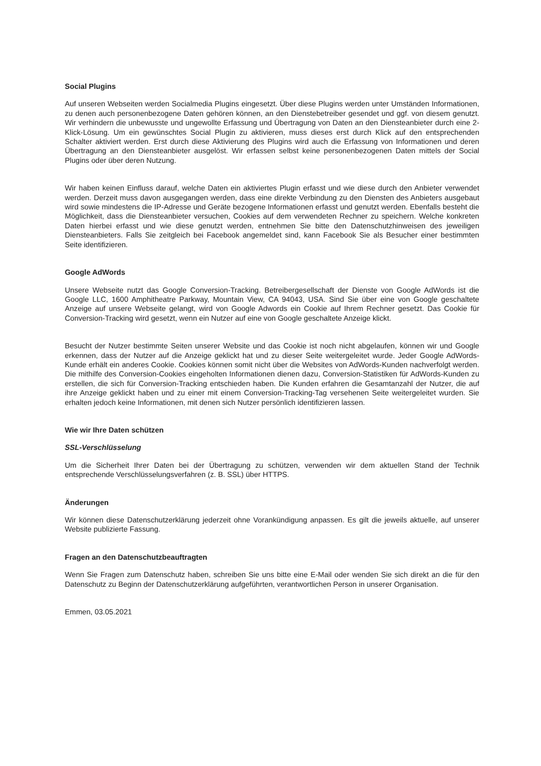Social Plugins
Auf unseren Webseiten werden Socialmedia Plugins eingesetzt. Über diese Plugins werden unter Umständen Informationen, zu denen auch personenbezogene Daten gehören können, an den Dienstebetreiber gesendet und ggf. von diesem genutzt. Wir verhindern die unbewusste und ungewollte Erfassung und Übertragung von Daten an den Diensteanbieter durch eine 2-Klick-Lösung. Um ein gewünschtes Social Plugin zu aktivieren, muss dieses erst durch Klick auf den entsprechenden Schalter aktiviert werden. Erst durch diese Aktivierung des Plugins wird auch die Erfassung von Informationen und deren Übertragung an den Diensteanbieter ausgelöst. Wir erfassen selbst keine personenbezogenen Daten mittels der Social Plugins oder über deren Nutzung.
Wir haben keinen Einfluss darauf, welche Daten ein aktiviertes Plugin erfasst und wie diese durch den Anbieter verwendet werden. Derzeit muss davon ausgegangen werden, dass eine direkte Verbindung zu den Diensten des Anbieters ausgebaut wird sowie mindestens die IP-Adresse und Geräte bezogene Informationen erfasst und genutzt werden. Ebenfalls besteht die Möglichkeit, dass die Diensteanbieter versuchen, Cookies auf dem verwendeten Rechner zu speichern. Welche konkreten Daten hierbei erfasst und wie diese genutzt werden, entnehmen Sie bitte den Datenschutzhinweisen des jeweiligen Diensteanbieters. Falls Sie zeitgleich bei Facebook angemeldet sind, kann Facebook Sie als Besucher einer bestimmten Seite identifizieren.
Google AdWords
Unsere Webseite nutzt das Google Conversion-Tracking. Betreibergesellschaft der Dienste von Google AdWords ist die Google LLC, 1600 Amphitheatre Parkway, Mountain View, CA 94043, USA. Sind Sie über eine von Google geschaltete Anzeige auf unsere Webseite gelangt, wird von Google Adwords ein Cookie auf Ihrem Rechner gesetzt. Das Cookie für Conversion-Tracking wird gesetzt, wenn ein Nutzer auf eine von Google geschaltete Anzeige klickt.
Besucht der Nutzer bestimmte Seiten unserer Website und das Cookie ist noch nicht abgelaufen, können wir und Google erkennen, dass der Nutzer auf die Anzeige geklickt hat und zu dieser Seite weitergeleitet wurde. Jeder Google AdWords-Kunde erhält ein anderes Cookie. Cookies können somit nicht über die Websites von AdWords-Kunden nachverfolgt werden. Die mithilfe des Conversion-Cookies eingeholten Informationen dienen dazu, Conversion-Statistiken für AdWords-Kunden zu erstellen, die sich für Conversion-Tracking entschieden haben. Die Kunden erfahren die Gesamtanzahl der Nutzer, die auf ihre Anzeige geklickt haben und zu einer mit einem Conversion-Tracking-Tag versehenen Seite weitergeleitet wurden. Sie erhalten jedoch keine Informationen, mit denen sich Nutzer persönlich identifizieren lassen.
Wie wir Ihre Daten schützen
SSL-Verschlüsselung
Um die Sicherheit Ihrer Daten bei der Übertragung zu schützen, verwenden wir dem aktuellen Stand der Technik entsprechende Verschlüsselungsverfahren (z. B. SSL) über HTTPS.
Änderungen
Wir können diese Datenschutzerklärung jederzeit ohne Vorankündigung anpassen. Es gilt die jeweils aktuelle, auf unserer Website publizierte Fassung.
Fragen an den Datenschutzbeauftragten
Wenn Sie Fragen zum Datenschutz haben, schreiben Sie uns bitte eine E-Mail oder wenden Sie sich direkt an die für den Datenschutz zu Beginn der Datenschutzerklärung aufgeführten, verantwortlichen Person in unserer Organisation.
Emmen, 03.05.2021